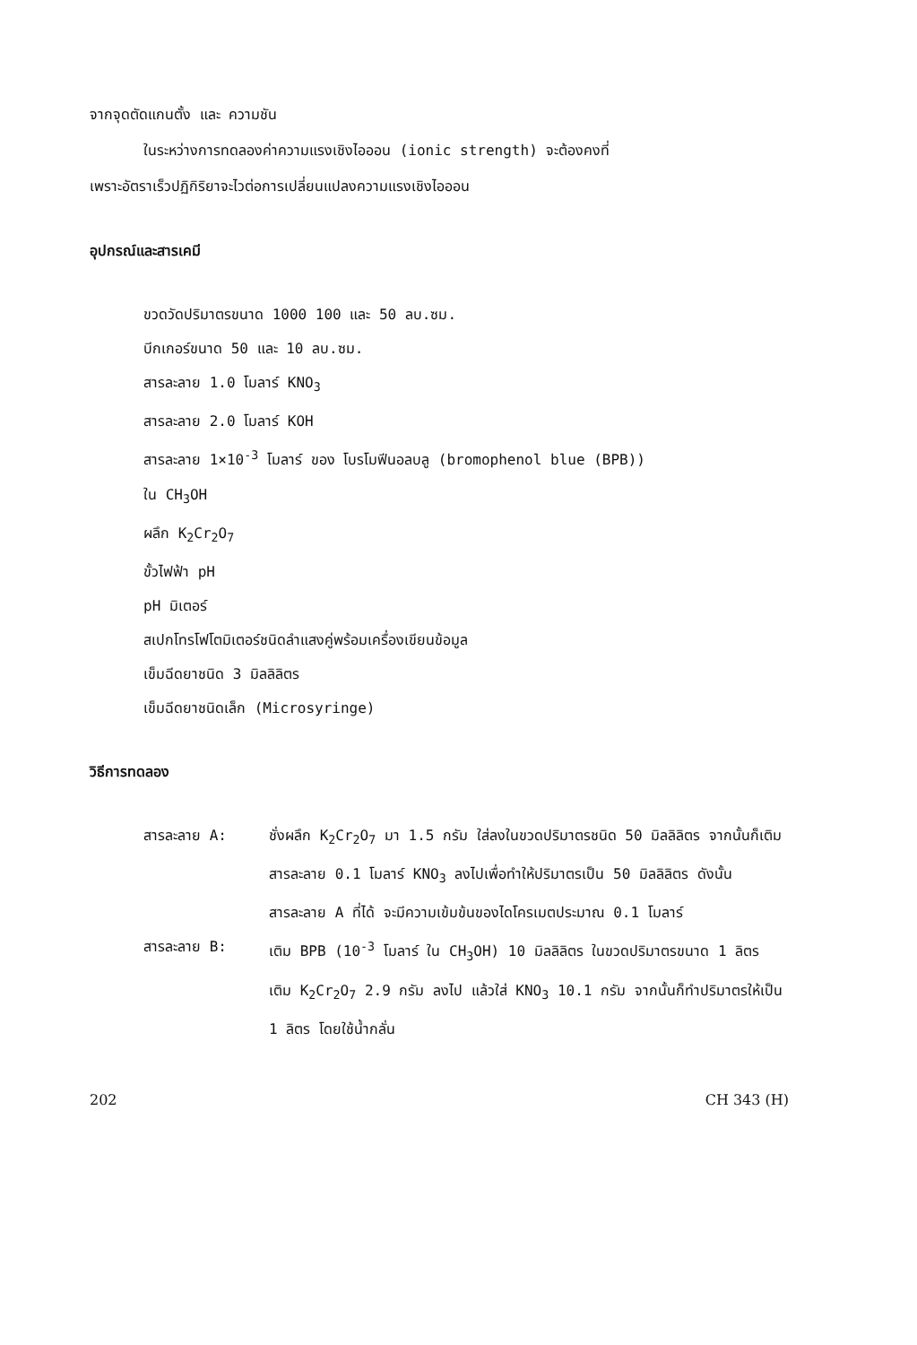จากจุดตัดแกนตั้ง และ ความชัน
ในระหว่างการทดลองค่าความแรงเชิงไอออน (ionic strength) จะต้องคงที่
เพราะอัตราเร็วปฏิกิริยาจะไวต่อการเปลี่ยนแปลงความแรงเชิงไอออน
อุปกรณ์และสารเคมี
ขวดวัดปริมาตรขนาด 1000 100 และ 50 ลบ.ซม.
บีกเกอร์ขนาด 50 และ 10 ลบ.ซม.
สารละลาย 1.0 โมลาร์ KNO<sub>3</sub>
สารละลาย 2.0 โมลาร์ KOH
สารละลาย 1×10<sup>-3</sup> โมลาร์ ของ โบรโมฟีนอลบลู (bromophenol blue (BPB))
ใน CH<sub>3</sub>OH
ผลึก K<sub>2</sub>Cr<sub>2</sub>O<sub>7</sub>
ขั้วไฟฟ้า pH
pH มิเตอร์
สเปกโทรโฟโตมิเตอร์ชนิดลำแสงคู่พร้อมเครื่องเขียนข้อมูล
เข็มฉีดยาชนิด 3 มิลลิลิตร
เข็มฉีดยาชนิดเล็ก (Microsyringe)
วิธีการทดลอง
สารละลาย A: ชั่งผลึก K<sub>2</sub>Cr<sub>2</sub>O<sub>7</sub> มา 1.5 กรัม ใส่ลงในขวดปริมาตรชนิด 50 มิลลิลิตร จากนั้นก็เติมสารละลาย 0.1 โมลาร์ KNO<sub>3</sub> ลงไปเพื่อทำให้ปริมาตรเป็น 50 มิลลิลิตร ดังนั้นสารละลาย A ที่ได้ จะมีความเข้มข้นของไดโครเมตประมาณ 0.1 โมลาร์
สารละลาย B: เติม BPB (10<sup>-3</sup> โมลาร์ ใน CH<sub>3</sub>OH) 10 มิลลิลิตร ในขวดปริมาตรขนาด 1 ลิตร เติม K<sub>2</sub>Cr<sub>2</sub>O<sub>7</sub> 2.9 กรัม ลงไป แล้วใส่ KNO<sub>3</sub> 10.1 กรัม จากนั้นก็ทำปริมาตรให้เป็น 1 ลิตร โดยใช้น้ำกลั่น
202 CH 343 (H)